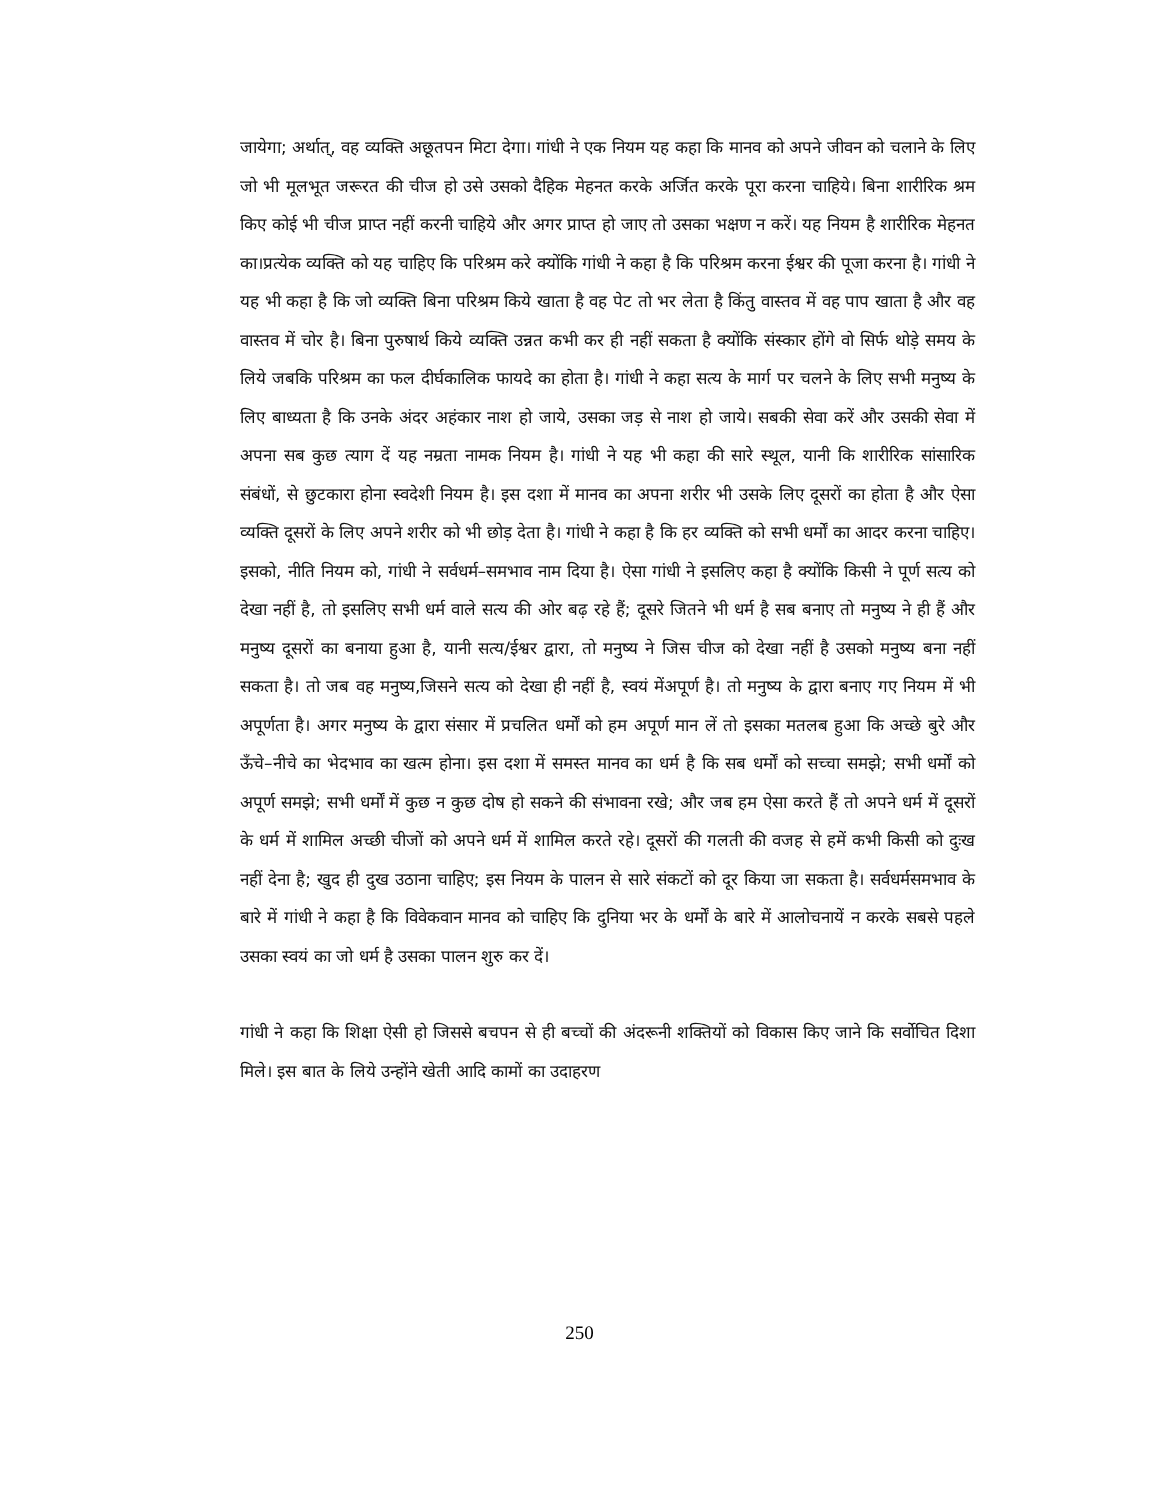जायेगा; अर्थात्, वह व्यक्ति अछूतपन मिटा देगा। गांधी ने एक नियम यह कहा कि मानव को अपने जीवन को चलाने के लिए जो भी मूलभूत जरूरत की चीज हो उसे उसको दैहिक मेहनत करके अर्जित करके पूरा करना चाहिये। बिना शारीरिक श्रम किए कोई भी चीज प्राप्त नहीं करनी चाहिये और अगर प्राप्त हो जाए तो उसका भक्षण न करें। यह नियम है शारीरिक मेहनत का।प्रत्येक व्यक्ति को यह चाहिए कि परिश्रम करे क्योंकि गांधी ने कहा है कि परिश्रम करना ईश्वर की पूजा करना है। गांधी ने यह भी कहा है कि जो व्यक्ति बिना परिश्रम किये खाता है वह पेट तो भर लेता है किंतु वास्तव में वह पाप खाता है और वह वास्तव में चोर है। बिना पुरुषार्थ किये व्यक्ति उन्नत कभी कर ही नहीं सकता है क्योंकि संस्कार होंगे वो सिर्फ थोड़े समय के लिये जबकि परिश्रम का फल दीर्घकालिक फायदे का होता है। गांधी ने कहा सत्य के मार्ग पर चलने के लिए सभी मनुष्य के लिए बाध्यता है कि उनके अंदर अहंकार नाश हो जाये, उसका जड़ से नाश हो जाये। सबकी सेवा करें और उसकी सेवा में अपना सब कुछ त्याग दें यह नम्रता नामक नियम है। गांधी ने यह भी कहा की सारे स्थूल, यानी कि शारीरिक सांसारिक संबंधों, से छुटकारा होना स्वदेशी नियम है। इस दशा में मानव का अपना शरीर भी उसके लिए दूसरों का होता है और ऐसा व्यक्ति दूसरों के लिए अपने शरीर को भी छोड़ देता है। गांधी ने कहा है कि हर व्यक्ति को सभी धर्मों का आदर करना चाहिए। इसको, नीति नियम को, गांधी ने सर्वधर्म–समभाव नाम दिया है। ऐसा गांधी ने इसलिए कहा है क्योंकि किसी ने पूर्ण सत्य को देखा नहीं है, तो इसलिए सभी धर्म वाले सत्य की ओर बढ़ रहे हैं; दूसरे जितने भी धर्म है सब बनाए तो मनुष्य ने ही हैं और मनुष्य दूसरों का बनाया हुआ है, यानी सत्य/ईश्वर द्वारा, तो मनुष्य ने जिस चीज को देखा नहीं है उसको मनुष्य बना नहीं सकता है। तो जब वह मनुष्य,जिसने सत्य को देखा ही नहीं है, स्वयं मेंअपूर्ण है। तो मनुष्य के द्वारा बनाए गए नियम में भी अपूर्णता है। अगर मनुष्य के द्वारा संसार में प्रचलित धर्मों को हम अपूर्ण मान लें तो इसका मतलब हुआ कि अच्छे बुरे और ऊँचे–नीचे का भेदभाव का खत्म होना। इस दशा में समस्त मानव का धर्म है कि सब धर्मों को सच्चा समझे; सभी धर्मों को अपूर्ण समझे; सभी धर्मों में कुछ न कुछ दोष हो सकने की संभावना रखे; और जब हम ऐसा करते हैं तो अपने धर्म में दूसरों के धर्म में शामिल अच्छी चीजों को अपने धर्म में शामिल करते रहे। दूसरों की गलती की वजह से हमें कभी किसी को दुःख नहीं देना है; खुद ही दुख उठाना चाहिए; इस नियम के पालन से सारे संकटों को दूर किया जा सकता है। सर्वधर्मसमभाव के बारे में गांधी ने कहा है कि विवेकवान मानव को चाहिए कि दुनिया भर के धर्मों के बारे में आलोचनायें न करके सबसे पहले उसका स्वयं का जो धर्म है उसका पालन शुरु कर दें।
गांधी ने कहा कि शिक्षा ऐसी हो जिससे बचपन से ही बच्चों की अंदरूनी शक्तियों को विकास किए जाने कि सर्वोचित दिशा मिले। इस बात के लिये उन्होंने खेती आदि कामों का उदाहरण
250